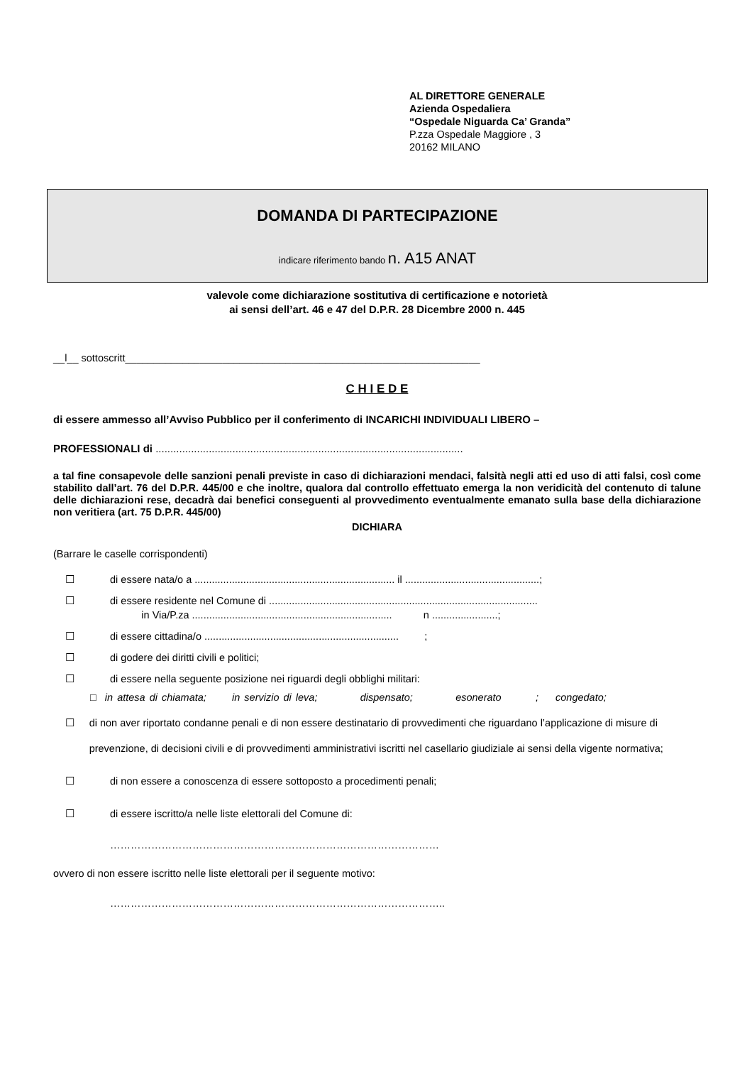AL DIRETTORE GENERALE
Azienda Ospedaliera
“Ospedale Niguarda Ca’ Granda”
P.zza Ospedale Maggiore , 3
20162 MILANO
DOMANDA DI PARTECIPAZIONE
indicare riferimento bando n. A15 ANAT
valevole come dichiarazione sostitutiva di certificazione e notorietà
ai sensi dell’art. 46 e 47 del D.P.R. 28 Dicembre 2000 n. 445
__l__ sottoscritt______________________________________________________________
C H I E D E
di essere ammesso all’Avviso Pubblico per il conferimento di INCARICHI INDIVIDUALI LIBERO –
PROFESSIONALI di ........................................................................................................
a tal fine consapevole delle sanzioni penali previste in caso di dichiarazioni mendaci, falsità negli atti ed uso di atti falsi, così come stabilito dall’art. 76 del D.P.R. 445/00 e che inoltre, qualora dal controllo effettuato emerga la non veridicità del contenuto di talune delle dichiarazioni rese, decadrà dai benefici conseguenti al provvedimento eventualmente emanato sulla base della dichiarazione non veritiera (art. 75 D.P.R. 445/00)
DICHIARA
(Barrare le caselle corrispondenti)
☐ di essere nata/o a ...................................................................... il ...............................................;
☐ di essere residente nel Comune di ..............................................................................................
in Via/P.za ...................................................................... n .......................;
☐ di essere cittadina/o .................................................................... ;
☐ di godere dei diritti civili e politici;
☐ di essere nella seguente posizione nei riguardi degli obblighi militari:
□ in attesa di chiamata; in servizio di leva; dispensato; esonerato ; congedato;
☐ di non aver riportato condanne penali e di non essere destinatario di provvedimenti che riguardano l’applicazione di misure di prevenzione, di decisioni civili e di provvedimenti amministrativi iscritti nel casellario giudiziale ai sensi della vigente normativa;
☐ di non essere a conoscenza di essere sottoposto a procedimenti penali;
☐ di essere iscritto/a nelle liste elettorali del Comune di:
……………………………………………………………………………………
ovvero di non essere iscritto nelle liste elettorali per il seguente motivo:
……………………………………………………………………………………..